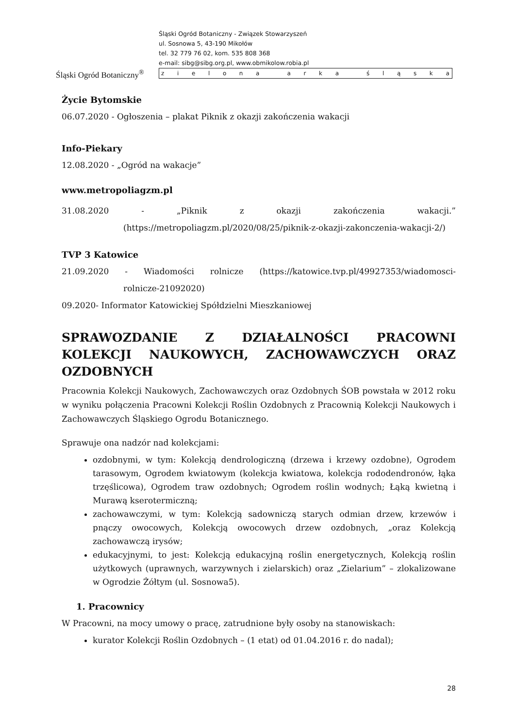Śląski Ogród Botaniczny<sup>®</sup>
Śląski Ogród Botaniczny - Związek Stowarzyszeń
ul. Sosnowa 5, 43-190 Mikołów
tel. 32 779 76 02, kom. 535 808 368
e-mail: sibg@sibg.org.pl, www.obmikolow.robia.pl
z i e l o n a a r k a ś l ą s k a
Życie Bytomskie
06.07.2020 - Ogłoszenia – plakat Piknik z okazji zakończenia wakacji
Info-Piekary
12.08.2020 - „Ogród na wakacje”
www.metropoliagzm.pl
31.08.2020 - „Piknik z okazji zakończenia wakacji.”
(https://metropoliagzm.pl/2020/08/25/piknik-z-okazji-zakonczenia-wakacji-2/)
TVP 3 Katowice
21.09.2020 - Wiadomości rolnicze (https://katowice.tvp.pl/49927353/wiadomosci-
rolnicze-21092020)
09.2020- Informator Katowickiej Spółdzielni Mieszkaniowej
SPRAWOZDANIE Z DZIAŁALNOŚCI PRACOWNI KOLEKCJI NAUKOWYCH, ZACHOWAWCZYCH ORAZ OZDOBNYCH
Pracownia Kolekcji Naukowych, Zachowawczych oraz Ozdobnych ŚOB powstała w 2012 roku w wyniku połączenia Pracowni Kolekcji Roślin Ozdobnych z Pracownią Kolekcji Naukowych i Zachowawczych Śląskiego Ogrodu Botanicznego.
Sprawuje ona nadzór nad kolekcjami:
ozdobnymi, w tym: Kolekcją dendrologiczną (drzewa i krzewy ozdobne), Ogrodem tarasowym, Ogrodem kwiatowym (kolekcja kwiatowa, kolekcja rododendronów, łąka trzęślicowa), Ogrodem traw ozdobnych; Ogrodem roślin wodnych; Łąką kwietną i Murawą kserotermiczną;
zachowawczymi, w tym: Kolekcją sadowniczą starych odmian drzew, krzewów i pnączy owocowych, Kolekcją owocowych drzew ozdobnych, „oraz Kolekcją zachowawczą irysów;
edukacyjnymi, to jest: Kolekcją edukacyjną roślin energetycznych, Kolekcją roślin użytkowych (uprawnych, warzywnych i zielarskich) oraz „Zielarium” – zlokalizowane w Ogrodzie Żółtym (ul. Sosnowa5).
1. Pracownicy
W Pracowni, na mocy umowy o pracę, zatrudnione były osoby na stanowiskach:
kurator Kolekcji Roślin Ozdobnych – (1 etat) od 01.04.2016 r. do nadal);
28